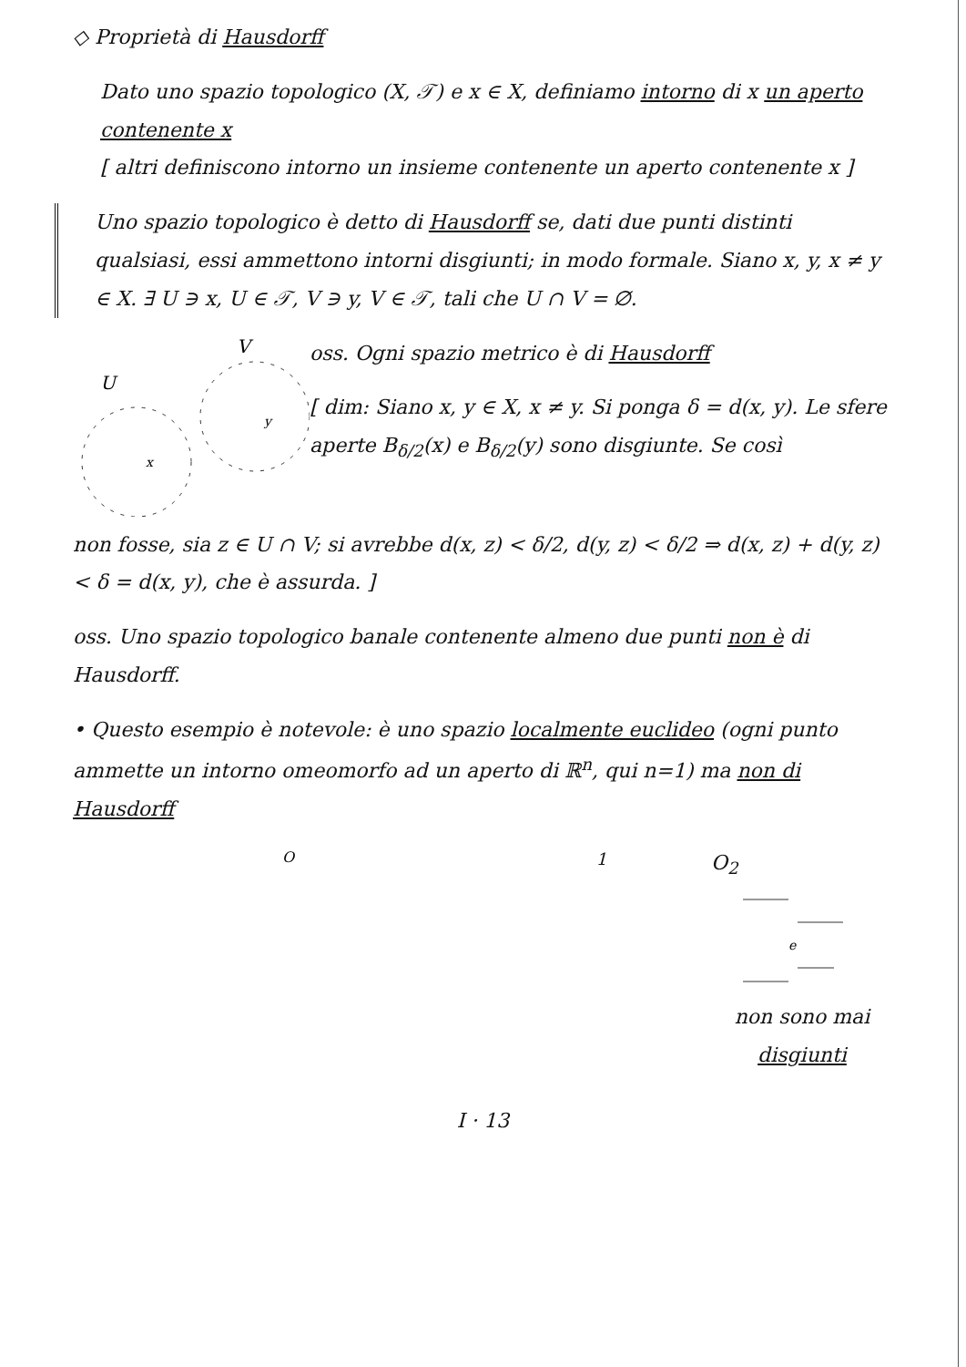◇ Proprietà di Hausdorff
Dato uno spazio topologico (X, 𝒯) e x ∈ X, definiamo intorno di x un aperto contenente x
[ altri definiscono intorno un insieme contenente un aperto contenente x ]
Uno spazio topologico è detto di Hausdorff se, dati due punti distinti qualsiasi, essi ammettono intorni disgiunti; in modo formale. Siano x, y, x ≠ y ∈ X. ∃ U ∋ x, U ∈ 𝒯, V ∋ y, V ∈ 𝒯, tali che U ∩ V = ∅.
V
U
x
y
oss. Ogni spazio metrico è di Hausdorff
[ dim: Siano x, y ∈ X, x ≠ y. Si ponga δ = d(x, y). Le sfere aperte B<sub>δ/2</sub>(x) e B<sub>δ/2</sub>(y) sono disgiunte. Se così
non fosse, sia z ∈ U ∩ V; si avrebbe d(x, z) < δ/2, d(y, z) < δ/2 ⇒ d(x, z) + d(y, z) < δ = d(x, y), che è assurda. ]
oss. Uno spazio topologico banale contenente almeno due punti non è di Hausdorff.
• Questo esempio è notevole: è uno spazio localmente euclideo (ogni punto ammette un intorno omeomorfo ad un aperto di ℝ<sup>n</sup>, qui n=1) ma non di Hausdorff
O1
O2
e
non sono mai disgiunti
I · 13